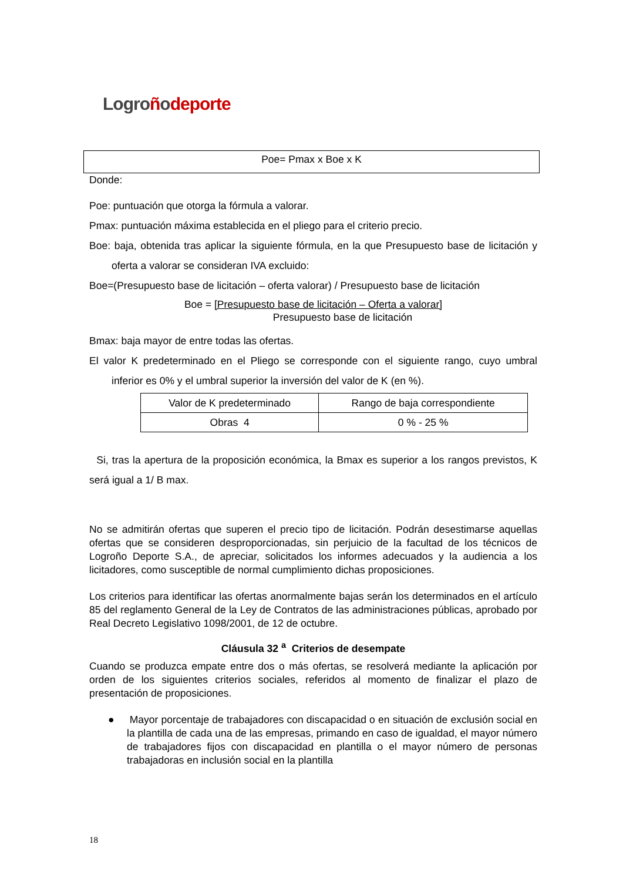Logroñodeporte
Poe= Pmax x Boe x K
Donde:
Poe: puntuación que otorga la fórmula a valorar.
Pmax: puntuación máxima establecida en el pliego para el criterio precio.
Boe: baja, obtenida tras aplicar la siguiente fórmula, en la que Presupuesto base de licitación y oferta a valorar se consideran IVA excluido:
Boe=(Presupuesto base de licitación – oferta valorar) / Presupuesto base de licitación
Boe = [Presupuesto base de licitación – Oferta a valorar]
Presupuesto base de licitación
Bmax: baja mayor de entre todas las ofertas.
El valor K predeterminado en el Pliego se corresponde con el siguiente rango, cuyo umbral inferior es 0% y el umbral superior la inversión del valor de K (en %).
| Valor de K predeterminado | Rango de baja correspondiente |
| Obras 4 | 0 % - 25 % |
Si, tras la apertura de la proposición económica, la Bmax es superior a los rangos previstos, K será igual a 1/ B max.
No se admitirán ofertas que superen el precio tipo de licitación. Podrán desestimarse aquellas ofertas que se consideren desproporcionadas, sin perjuicio de la facultad de los técnicos de Logroño Deporte S.A., de apreciar, solicitados los informes adecuados y la audiencia a los licitadores, como susceptible de normal cumplimiento dichas proposiciones.
Los criterios para identificar las ofertas anormalmente bajas serán los determinados en el artículo 85 del reglamento General de la Ley de Contratos de las administraciones públicas, aprobado por Real Decreto Legislativo 1098/2001, de 12 de octubre.
Cláusula 32 <sup>a</sup> Criterios de desempate
Cuando se produzca empate entre dos o más ofertas, se resolverá mediante la aplicación por orden de los siguientes criterios sociales, referidos al momento de finalizar el plazo de presentación de proposiciones.
● Mayor porcentaje de trabajadores con discapacidad o en situación de exclusión social en la plantilla de cada una de las empresas, primando en caso de igualdad, el mayor número de trabajadores fijos con discapacidad en plantilla o el mayor número de personas trabajadoras en inclusión social en la plantilla
18